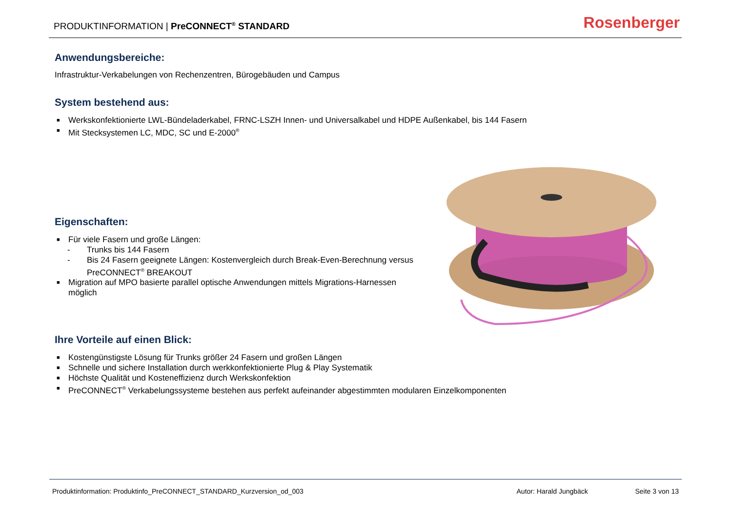PRODUKTINFORMATION | PreCONNECT<sup>®</sup> STANDARD
Rosenberger
Anwendungsbereiche:
Infrastruktur-Verkabelungen von Rechenzentren, Bürogebäuden und Campus
System bestehend aus:
■ Werkskonfektionierte LWL-Bündeladerkabel, FRNC-LSZH Innen- und Universalkabel und HDPE Außenkabel, bis 144 Fasern
■ Mit Stecksystemen LC, MDC, SC und E-2000<sup>®</sup>
Eigenschaften:
■ Für viele Fasern und große Längen:
- Trunks bis 144 Fasern
- Bis 24 Fasern geeignete Längen: Kostenvergleich durch Break-Even-Berechnung versus PreCONNECT<sup>®</sup> BREAKOUT
■ Migration auf MPO basierte parallel optische Anwendungen mittels Migrations-Harnessen möglich
Ihre Vorteile auf einen Blick:
■ Kostengünstigste Lösung für Trunks größer 24 Fasern und großen Längen
■ Schnelle und sichere Installation durch werkkonfektionierte Plug & Play Systematik
■ Höchste Qualität und Kosteneffizienz durch Werkskonfektion
■ PreCONNECT<sup>®</sup> Verkabelungssysteme bestehen aus perfekt aufeinander abgestimmten modularen Einzelkomponenten
Produktinformation: Produktinfo_PreCONNECT_STANDARD_Kurzversion_od_003 Autor: Harald Jungbäck Seite 3 von 13